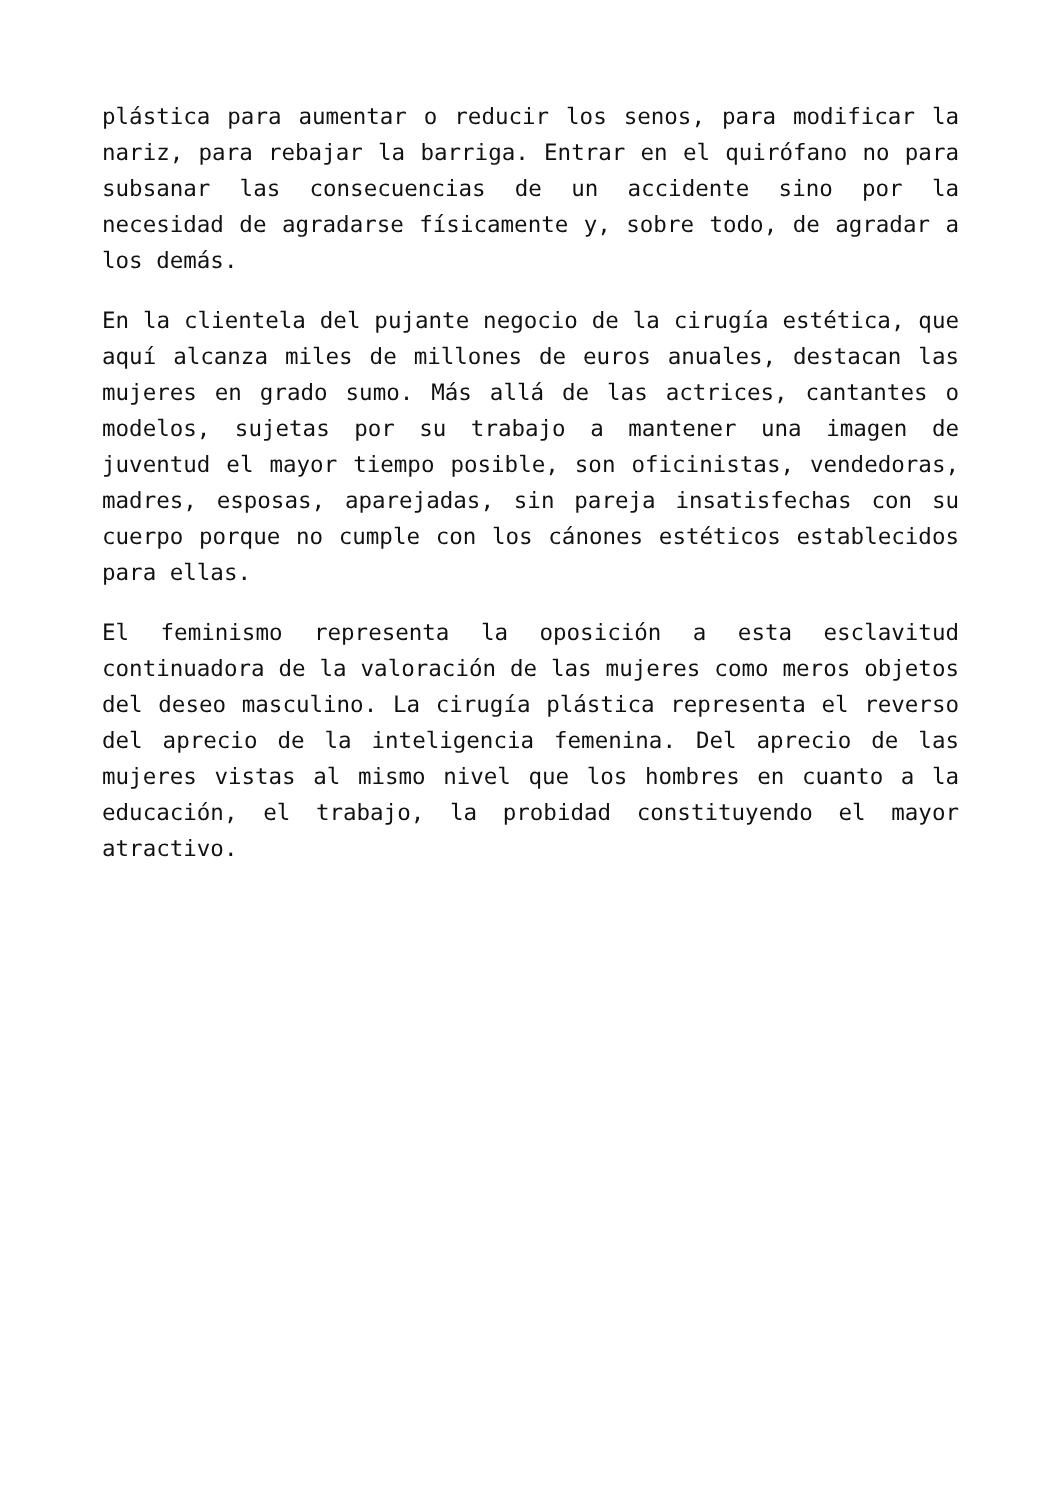plástica para aumentar o reducir los senos, para modificar la nariz, para rebajar la barriga. Entrar en el quirófano no para subsanar las consecuencias de un accidente sino por la necesidad de agradarse físicamente y, sobre todo, de agradar a los demás.
En la clientela del pujante negocio de la cirugía estética, que aquí alcanza miles de millones de euros anuales, destacan las mujeres en grado sumo. Más allá de las actrices, cantantes o modelos, sujetas por su trabajo a mantener una imagen de juventud el mayor tiempo posible, son oficinistas, vendedoras, madres, esposas, aparejadas, sin pareja insatisfechas con su cuerpo porque no cumple con los cánones estéticos establecidos para ellas.
El feminismo representa la oposición a esta esclavitud continuadora de la valoración de las mujeres como meros objetos del deseo masculino. La cirugía plástica representa el reverso del aprecio de la inteligencia femenina. Del aprecio de las mujeres vistas al mismo nivel que los hombres en cuanto a la educación, el trabajo, la probidad constituyendo el mayor atractivo.